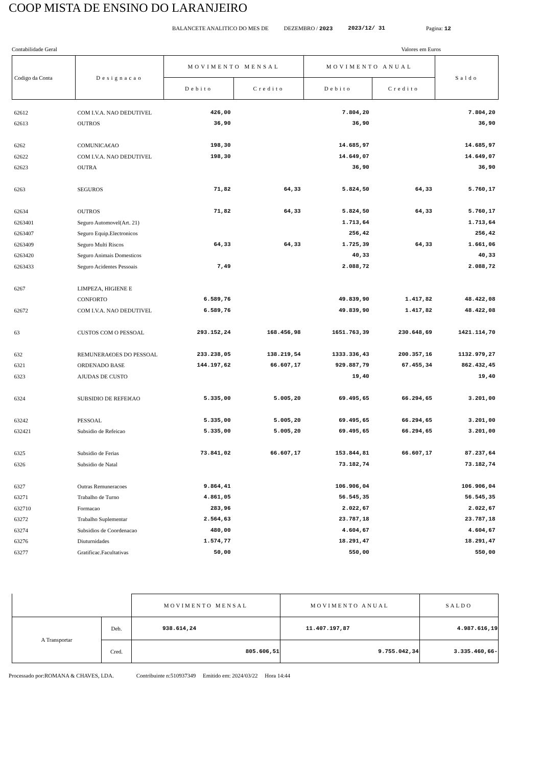COOP MISTA DE ENSINO DO LARANJEIRO
BALANCETE ANALITICO DO MES DE DEZEMBRO / 2023 2023/12/ 31 Pagina: 12
Contabilidade Geral Valores em Euros
| Codigo da Conta | Designacao | MOVIMENTO MENSAL | | MOVIMENTO ANUAL | | Saldo |
| --- | --- | --- | --- | --- | --- | --- |
| | | Debito | Credito | Debito | Credito | |
| 62612 | COM I.V.A. NAO DEDUTIVEL | 426,00 | | 7.804,20 | | 7.804,20 |
| 62613 | OUTROS | 36,90 | | 36,90 | | 36,90 |
| 6262 | COMUNICA€AO | 198,30 | | 14.685,97 | | 14.685,97 |
| 62622 | COM I.V.A. NAO DEDUTIVEL | 198,30 | | 14.649,07 | | 14.649,07 |
| 62623 | OUTRA | | | 36,90 | | 36,90 |
| 6263 | SEGUROS | 71,82 | 64,33 | 5.824,50 | 64,33 | 5.760,17 |
| 62634 | OUTROS | 71,82 | 64,33 | 5.824,50 | 64,33 | 5.760,17 |
| 6263401 | Seguro Automovel(Art. 21) | | | 1.713,64 | | 1.713,64 |
| 6263407 | Seguro Equip.Electronicos | | | 256,42 | | 256,42 |
| 6263409 | Seguro Multi Riscos | 64,33 | 64,33 | 1.725,39 | 64,33 | 1.661,06 |
| 6263420 | Seguro Animais Domesticos | | | 40,33 | | 40,33 |
| 6263433 | Seguro Acidentes Pessoais | 7,49 | | 2.088,72 | | 2.088,72 |
| 6267 | LIMPEZA, HIGIENE E | | | | | |
| | CONFORTO | 6.589,76 | | 49.839,90 | 1.417,82 | 48.422,08 |
| 62672 | COM I.V.A. NAO DEDUTIVEL | 6.589,76 | | 49.839,90 | 1.417,82 | 48.422,08 |
| 63 | CUSTOS COM O PESSOAL | 293.152,24 | 168.456,98 | 1651.763,39 | 230.648,69 | 1421.114,70 |
| 632 | REMUNERA€OES DO PESSOAL | 233.238,05 | 138.219,54 | 1333.336,43 | 200.357,16 | 1132.979,27 |
| 6321 | ORDENADO BASE | 144.197,62 | 66.607,17 | 929.887,79 | 67.455,34 | 862.432,45 |
| 6323 | AJUDAS DE CUSTO | | | 19,40 | | 19,40 |
| 6324 | SUBSIDIO DE REFEI€AO | 5.335,00 | 5.005,20 | 69.495,65 | 66.294,65 | 3.201,00 |
| 63242 | PESSOAL | 5.335,00 | 5.005,20 | 69.495,65 | 66.294,65 | 3.201,00 |
| 632421 | Subsidio de Refeicao | 5.335,00 | 5.005,20 | 69.495,65 | 66.294,65 | 3.201,00 |
| 6325 | Subsidio de Ferias | 73.841,02 | 66.607,17 | 153.844,81 | 66.607,17 | 87.237,64 |
| 6326 | Subsidio de Natal | | | 73.182,74 | | 73.182,74 |
| 6327 | Outras Remuneracoes | 9.864,41 | | 106.906,04 | | 106.906,04 |
| 63271 | Trabalho de Turno | 4.861,05 | | 56.545,35 | | 56.545,35 |
| 632710 | Formacao | 283,96 | | 2.022,67 | | 2.022,67 |
| 63272 | Trabalho Suplementar | 2.564,63 | | 23.787,18 | | 23.787,18 |
| 63274 | Subsidios de Coordenacao | 480,00 | | 4.604,67 | | 4.604,67 |
| 63276 | Diuturnidades | 1.574,77 | | 18.291,47 | | 18.291,47 |
| 63277 | Gratificac.Facultativas | 50,00 | | 550,00 | | 550,00 |
| | | MOVIMENTO MENSAL | MOVIMENTO ANUAL | SALDO |
| A Transportar | Deb. | 938.614,24 | 11.407.197,87 | 4.987.616,19 |
| | Cred. | 805.606,51 | 9.755.042,34 | 3.335.460,66- |
Processado por:ROMANA & CHAVES, LDA. Contribuinte n:510937349 Emitido em: 2024/03/22 Hora 14:44